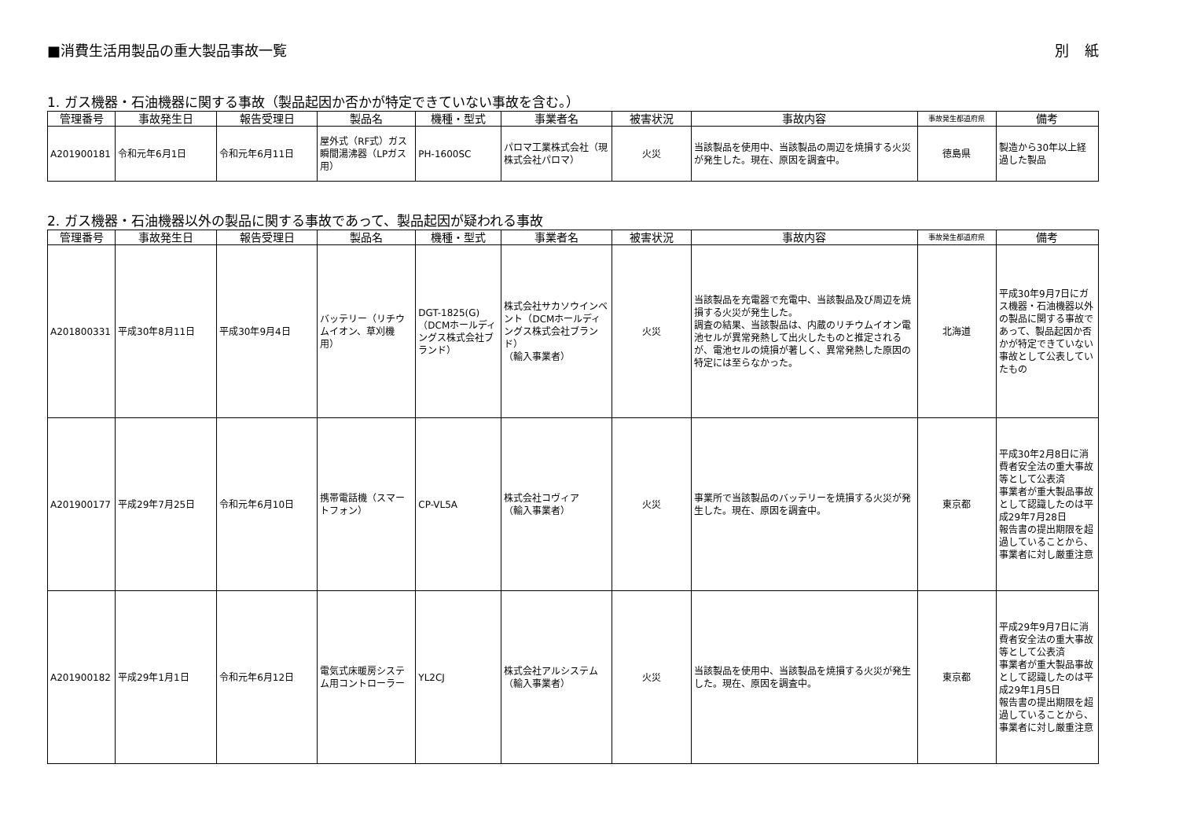■消費生活用製品の重大製品事故一覧 別紙
1. ガス機器・石油機器に関する事故（製品起因か否かが特定できていない事故を含む。）
| 管理番号 | 事故発生日 | 報告受理日 | 製品名 | 機種・型式 | 事業者名 | 被害状況 | 事故内容 | 事故発生都道府県 | 備考 |
| --- | --- | --- | --- | --- | --- | --- | --- | --- | --- |
| A201900181 | 令和元年6月1日 | 令和元年6月11日 | 屋外式（RF式）ガス瞬間湯沸器（LPガス用） | PH-1600SC | パロマ工業株式会社（現 株式会社パロマ） | 火災 | 当該製品を使用中、当該製品の周辺を焼損する火災が発生した。現在、原因を調査中。 | 徳島県 | 製造から30年以上経過した製品 |
2. ガス機器・石油機器以外の製品に関する事故であって、製品起因が疑われる事故
| 管理番号 | 事故発生日 | 報告受理日 | 製品名 | 機種・型式 | 事業者名 | 被害状況 | 事故内容 | 事故発生都道府県 | 備考 |
| --- | --- | --- | --- | --- | --- | --- | --- | --- | --- |
| A201800331 | 平成30年8月11日 | 平成30年9月4日 | バッテリー（リチウムイオン、草刈機用） | DGT-1825(G)（DCMホールディングス株式会社ブランド） | 株式会社サカソウインベント（DCMホールディングス株式会社ブランド） （輸入事業者） | 火災 | 当該製品を充電器で充電中、当該製品及び周辺を焼損する火災が発生した。 調査の結果、当該製品は、内蔵のリチウムイオン電池セルが異常発熱して出火したものと推定されるが、電池セルの焼損が著しく、異常発熱した原因の特定には至らなかった。 | 北海道 | 平成30年9月7日にガス機器・石油機器以外の製品に関する事故であって、製品起因か否かが特定できていない事故として公表していたもの |
| A201900177 | 平成29年7月25日 | 令和元年6月10日 | 携帯電話機（スマートフォン） | CP-VL5A | 株式会社コヴィア （輸入事業者） | 火災 | 事業所で当該製品のバッテリーを焼損する火災が発生した。現在、原因を調査中。 | 東京都 | 平成30年2月8日に消費者安全法の重大事故等として公表済 事業者が重大製品事故として認識したのは平成29年7月28日 報告書の提出期限を超過していることから、事業者に対し厳重注意 |
| A201900182 | 平成29年1月1日 | 令和元年6月12日 | 電気式床暖房システム用コントローラー | YL2CJ | 株式会社アルシステム （輸入事業者） | 火災 | 当該製品を使用中、当該製品を焼損する火災が発生した。現在、原因を調査中。 | 東京都 | 平成29年9月7日に消費者安全法の重大事故等として公表済 事業者が重大製品事故として認識したのは平成29年1月5日 報告書の提出期限を超過していることから、事業者に対し厳重注意 |